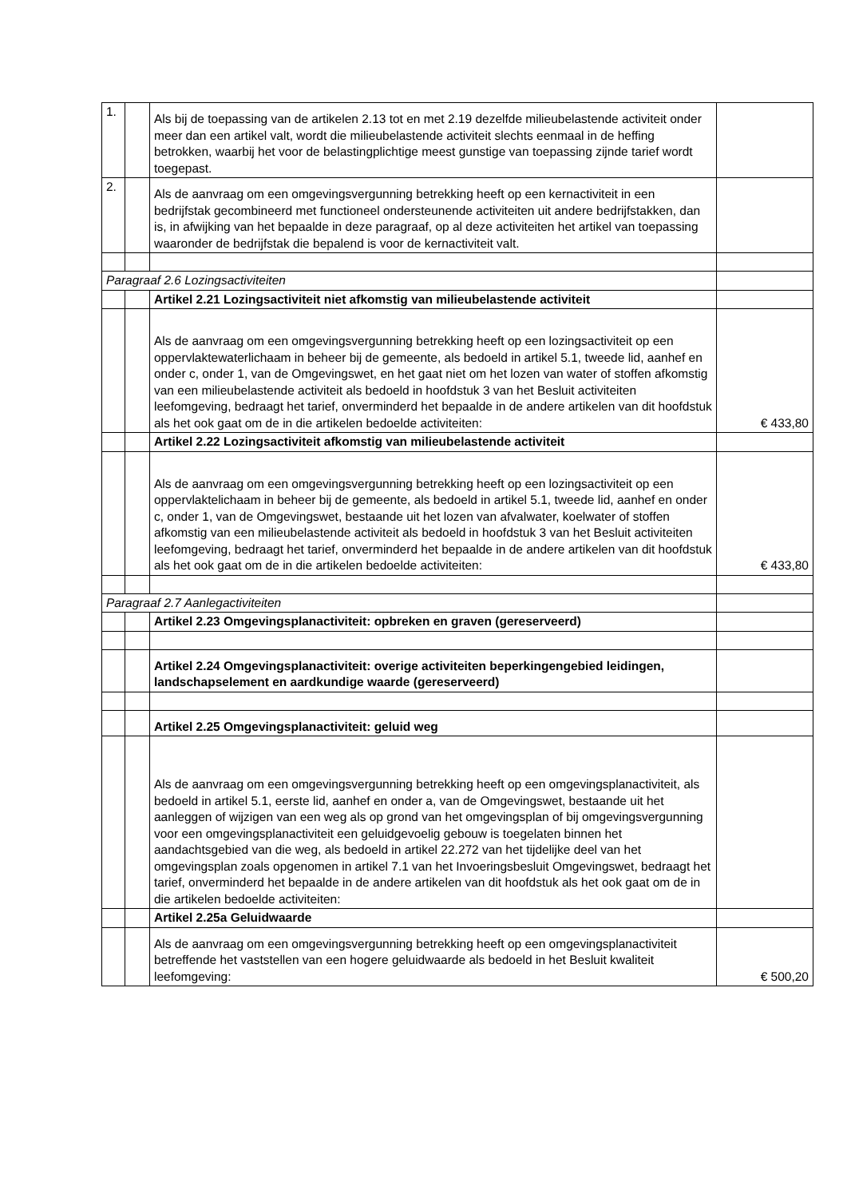| 1. | | Als bij de toepassing van de artikelen 2.13 tot en met 2.19 dezelfde milieubelastende activiteit onder meer dan een artikel valt, wordt die milieubelastende activiteit slechts eenmaal in de heffing betrokken, waarbij het voor de belastingplichtige meest gunstige van toepassing zijnde tarief wordt toegepast. | |
| 2. | | Als de aanvraag om een omgevingsvergunning betrekking heeft op een kernactiviteit in een bedrijfstak gecombineerd met functioneel ondersteunende activiteiten uit andere bedrijfstakken, dan is, in afwijking van het bepaalde in deze paragraaf, op al deze activiteiten het artikel van toepassing waaronder de bedrijfstak die bepalend is voor de kernactiviteit valt. | |
| Paragraaf 2.6 Lozingsactiviteiten | | | |
| | | Artikel 2.21 Lozingsactiviteit niet afkomstig van milieubelastende activiteit | |
| | | Als de aanvraag om een omgevingsvergunning betrekking heeft op een lozingsactiviteit op een oppervlaktewaterlichaam in beheer bij de gemeente, als bedoeld in artikel 5.1, tweede lid, aanhef en onder c, onder 1, van de Omgevingswet, en het gaat niet om het lozen van water of stoffen afkomstig van een milieubelastende activiteit als bedoeld in hoofdstuk 3 van het Besluit activiteiten leefomgeving, bedraagt het tarief, onverminderd het bepaalde in de andere artikelen van dit hoofdstuk als het ook gaat om de in die artikelen bedoelde activiteiten: | € 433,80 |
| | | Artikel 2.22 Lozingsactiviteit afkomstig van milieubelastende activiteit | |
| | | Als de aanvraag om een omgevingsvergunning betrekking heeft op een lozingsactiviteit op een oppervlaktelichaam in beheer bij de gemeente, als bedoeld in artikel 5.1, tweede lid, aanhef en onder c, onder 1, van de Omgevingswet, bestaande uit het lozen van afvalwater, koelwater of stoffen afkomstig van een milieubelastende activiteit als bedoeld in hoofdstuk 3 van het Besluit activiteiten leefomgeving, bedraagt het tarief, onverminderd het bepaalde in de andere artikelen van dit hoofdstuk als het ook gaat om de in die artikelen bedoelde activiteiten: | € 433,80 |
| Paragraaf 2.7 Aanlegactiviteiten | | | |
| | | Artikel 2.23 Omgevingsplanactiviteit: opbreken en graven (gereserveerd) | |
| | | Artikel 2.24 Omgevingsplanactiviteit: overige activiteiten beperkingengebied leidingen, landschapselement en aardkundige waarde (gereserveerd) | |
| | | Artikel 2.25 Omgevingsplanactiviteit: geluid weg | |
| | | Als de aanvraag om een omgevingsvergunning betrekking heeft op een omgevingsplanactiviteit, als bedoeld in artikel 5.1, eerste lid, aanhef en onder a, van de Omgevingswet, bestaande uit het aanleggen of wijzigen van een weg als op grond van het omgevingsplan of bij omgevingsvergunning voor een omgevingsplanactiviteit een geluidgevoelig gebouw is toegelaten binnen het aandachtsgebied van die weg, als bedoeld in artikel 22.272 van het tijdelijke deel van het omgevingsplan zoals opgenomen in artikel 7.1 van het Invoeringsbesluit Omgevingswet, bedraagt het tarief, onverminderd het bepaalde in de andere artikelen van dit hoofdstuk als het ook gaat om de in die artikelen bedoelde activiteiten: | |
| | | Artikel 2.25a Geluidwaarde | |
| | | Als de aanvraag om een omgevingsvergunning betrekking heeft op een omgevingsplanactiviteit betreffende het vaststellen van een hogere geluidwaarde als bedoeld in het Besluit kwaliteit leefomgeving: | € 500,20 |